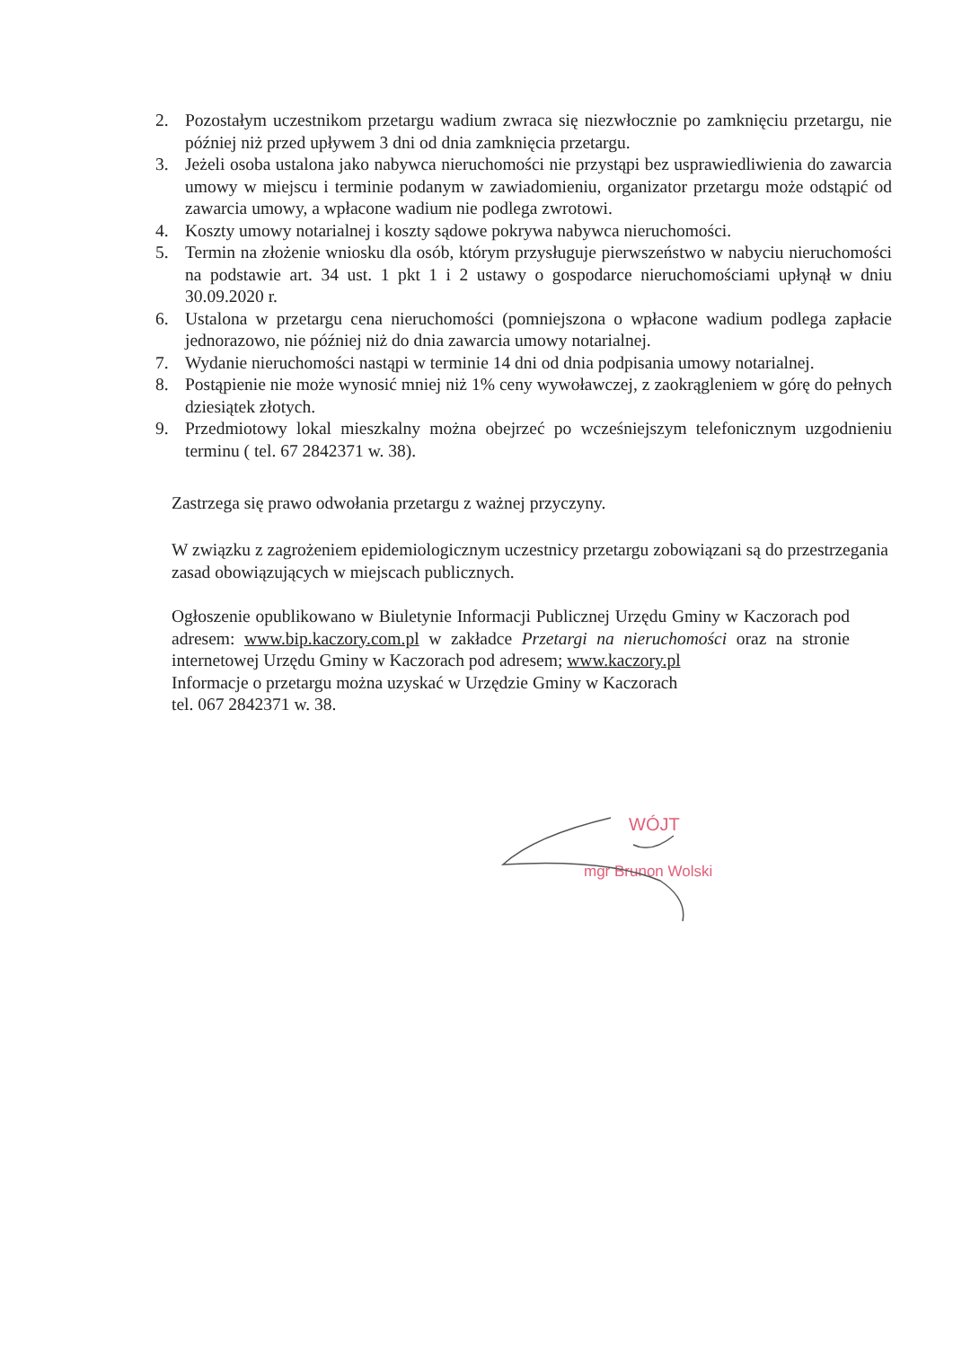2. Pozostałym uczestnikom przetargu wadium zwraca się niezwłocznie po zamknięciu przetargu, nie później niż przed upływem 3 dni od dnia zamknięcia przetargu.
3. Jeżeli osoba ustalona jako nabywca nieruchomości nie przystąpi bez usprawiedliwienia do zawarcia umowy w miejscu i terminie podanym w zawiadomieniu, organizator przetargu może odstąpić od zawarcia umowy, a wpłacone wadium nie podlega zwrotowi.
4. Koszty umowy notarialnej i koszty sądowe pokrywa nabywca nieruchomości.
5. Termin na złożenie wniosku dla osób, którym przysługuje pierwszeństwo w nabyciu nieruchomości na podstawie art. 34 ust. 1 pkt 1 i 2 ustawy o gospodarce nieruchomościami upłynął w dniu 30.09.2020 r.
6. Ustalona w przetargu cena nieruchomości (pomniejszona o wpłacone wadium podlega zapłacie jednorazowo, nie później niż do dnia zawarcia umowy notarialnej.
7. Wydanie nieruchomości nastąpi w terminie 14 dni od dnia podpisania umowy notarialnej.
8. Postąpienie nie może wynosić mniej niż 1% ceny wywoławczej, z zaokrągleniem w górę do pełnych dziesiątek złotych.
9. Przedmiotowy lokal mieszkalny można obejrzeć po wcześniejszym telefonicznym uzgodnieniu terminu ( tel. 67 2842371 w. 38).
Zastrzega się prawo odwołania przetargu z ważnej przyczyny.
W związku z zagrożeniem epidemiologicznym uczestnicy przetargu zobowiązani są do przestrzegania zasad obowiązujących w miejscach publicznych.
Ogłoszenie opublikowano w Biuletynie Informacji Publicznej Urzędu Gminy w Kaczorach pod adresem: www.bip.kaczory.com.pl w zakładce Przetargi na nieruchomości oraz na stronie internetowej Urzędu Gminy w Kaczorach pod adresem; www.kaczory.pl
Informacje o przetargu można uzyskać w Urzędzie Gminy w Kaczorach
tel. 067 2842371 w. 38.
WÓJT
mgr Brunon Wolski